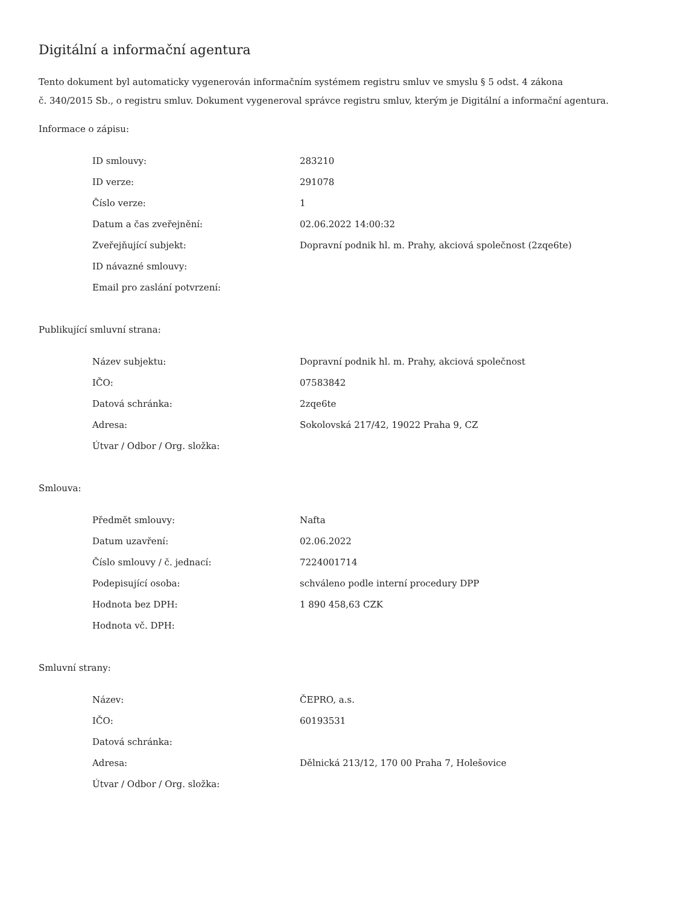Digitální a informační agentura
Tento dokument byl automaticky vygenerován informačním systémem registru smluv ve smyslu § 5 odst. 4 zákona
č. 340/2015 Sb., o registru smluv. Dokument vygeneroval správce registru smluv, kterým je Digitální a informační agentura.
Informace o zápisu:
| ID smlouvy: | 283210 |
| ID verze: | 291078 |
| Číslo verze: | 1 |
| Datum a čas zveřejnění: | 02.06.2022 14:00:32 |
| Zveřejňující subjekt: | Dopravní podnik hl. m. Prahy, akciová společnost (2zqe6te) |
| ID návazné smlouvy: | |
| Email pro zaslání potvrzení: | |
Publikující smluvní strana:
| Název subjektu: | Dopravní podnik hl. m. Prahy, akciová společnost |
| IČO: | 07583842 |
| Datová schránka: | 2zqe6te |
| Adresa: | Sokolovská 217/42, 19022 Praha 9, CZ |
| Útvar / Odbor / Org. složka: | |
Smlouva:
| Předmět smlouvy: | Nafta |
| Datum uzavření: | 02.06.2022 |
| Číslo smlouvy / č. jednací: | 7224001714 |
| Podepisující osoba: | schváleno podle interní procedury DPP |
| Hodnota bez DPH: | 1 890 458,63 CZK |
| Hodnota vč. DPH: | |
Smluvní strany:
| Název: | ČEPRO, a.s. |
| IČO: | 60193531 |
| Datová schránka: | |
| Adresa: | Dělnická 213/12, 170 00 Praha 7, Holešovice |
| Útvar / Odbor / Org. složka: | |